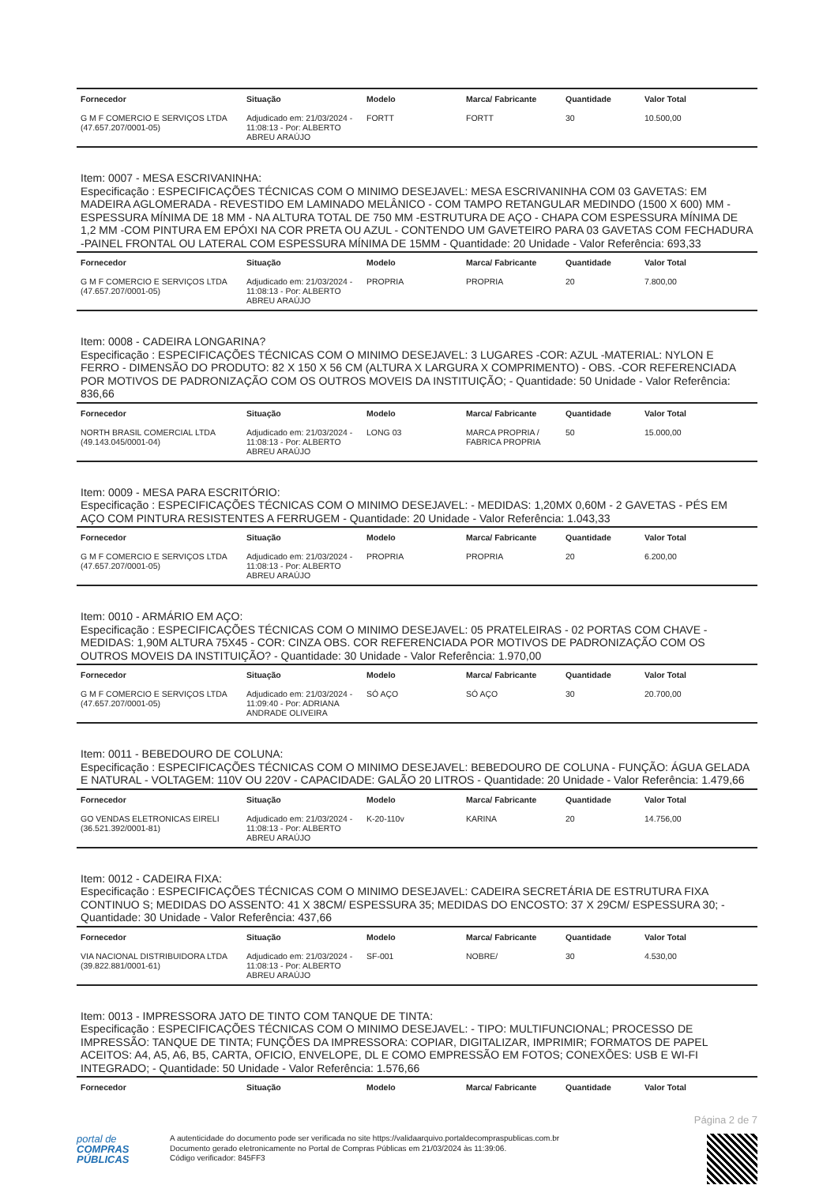| Fornecedor | Situação | Modelo | Marca/ Fabricante | Quantidade | Valor Total |
| --- | --- | --- | --- | --- | --- |
| G M F COMERCIO E SERVIÇOS LTDA (47.657.207/0001-05) | Adjudicado em: 21/03/2024 - 11:08:13 - Por: ALBERTO ABREU ARAÚJO | FORTT | FORTT | 30 | 10.500,00 |
Item: 0007 - MESA ESCRIVANINHA:
Especificação : ESPECIFICAÇÕES TÉCNICAS COM O MINIMO DESEJAVEL: MESA ESCRIVANINHA COM 03 GAVETAS: EM MADEIRA AGLOMERADA - REVESTIDO EM LAMINADO MELÂNICO - COM TAMPO RETANGULAR MEDINDO (1500 X 600) MM - ESPESSURA MÍNIMA DE 18 MM - NA ALTURA TOTAL DE 750 MM -ESTRUTURA DE AÇO - CHAPA COM ESPESSURA MÍNIMA DE 1,2 MM -COM PINTURA EM EPÓXI NA COR PRETA OU AZUL - CONTENDO UM GAVETEIRO PARA 03 GAVETAS COM FECHADURA -PAINEL FRONTAL OU LATERAL COM ESPESSURA MÍNIMA DE 15MM - Quantidade: 20 Unidade - Valor Referência: 693,33
| Fornecedor | Situação | Modelo | Marca/ Fabricante | Quantidade | Valor Total |
| --- | --- | --- | --- | --- | --- |
| G M F COMERCIO E SERVIÇOS LTDA (47.657.207/0001-05) | Adjudicado em: 21/03/2024 - 11:08:13 - Por: ALBERTO ABREU ARAÚJO | PROPRIA | PROPRIA | 20 | 7.800,00 |
Item: 0008 - CADEIRA LONGARINA?
Especificação : ESPECIFICAÇÕES TÉCNICAS COM O MINIMO DESEJAVEL: 3 LUGARES -COR: AZUL -MATERIAL: NYLON E FERRO - DIMENSÃO DO PRODUTO: 82 X 150 X 56 CM (ALTURA X LARGURA X COMPRIMENTO) - OBS. -COR REFERENCIADA POR MOTIVOS DE PADRONIZAÇÃO COM OS OUTROS MOVEIS DA INSTITUIÇÃO; - Quantidade: 50 Unidade - Valor Referência: 836,66
| Fornecedor | Situação | Modelo | Marca/ Fabricante | Quantidade | Valor Total |
| --- | --- | --- | --- | --- | --- |
| NORTH BRASIL COMERCIAL LTDA (49.143.045/0001-04) | Adjudicado em: 21/03/2024 - 11:08:13 - Por: ALBERTO ABREU ARAÚJO | LONG 03 | MARCA PROPRIA / FABRICA PROPRIA | 50 | 15.000,00 |
Item: 0009 - MESA PARA ESCRITÓRIO:
Especificação : ESPECIFICAÇÕES TÉCNICAS COM O MINIMO DESEJAVEL: - MEDIDAS: 1,20MX 0,60M - 2 GAVETAS - PÉS EM AÇO COM PINTURA RESISTENTES A FERRUGEM - Quantidade: 20 Unidade - Valor Referência: 1.043,33
| Fornecedor | Situação | Modelo | Marca/ Fabricante | Quantidade | Valor Total |
| --- | --- | --- | --- | --- | --- |
| G M F COMERCIO E SERVIÇOS LTDA (47.657.207/0001-05) | Adjudicado em: 21/03/2024 - 11:08:13 - Por: ALBERTO ABREU ARAÚJO | PROPRIA | PROPRIA | 20 | 6.200,00 |
Item: 0010 - ARMÁRIO EM AÇO:
Especificação : ESPECIFICAÇÕES TÉCNICAS COM O MINIMO DESEJAVEL: 05 PRATELEIRAS - 02 PORTAS COM CHAVE - MEDIDAS: 1,90M ALTURA 75X45 - COR: CINZA OBS. COR REFERENCIADA POR MOTIVOS DE PADRONIZAÇÃO COM OS OUTROS MOVEIS DA INSTITUIÇÃO? - Quantidade: 30 Unidade - Valor Referência: 1.970,00
| Fornecedor | Situação | Modelo | Marca/ Fabricante | Quantidade | Valor Total |
| --- | --- | --- | --- | --- | --- |
| G M F COMERCIO E SERVIÇOS LTDA (47.657.207/0001-05) | Adjudicado em: 21/03/2024 - 11:09:40 - Por: ADRIANA ANDRADE OLIVEIRA | SÓ AÇO | SÓ AÇO | 30 | 20.700,00 |
Item: 0011 - BEBEDOURO DE COLUNA:
Especificação : ESPECIFICAÇÕES TÉCNICAS COM O MINIMO DESEJAVEL: BEBEDOURO DE COLUNA - FUNÇÃO: ÁGUA GELADA E NATURAL - VOLTAGEM: 110V OU 220V - CAPACIDADE: GALÃO 20 LITROS - Quantidade: 20 Unidade - Valor Referência: 1.479,66
| Fornecedor | Situação | Modelo | Marca/ Fabricante | Quantidade | Valor Total |
| --- | --- | --- | --- | --- | --- |
| GO VENDAS ELETRONICAS EIRELI (36.521.392/0001-81) | Adjudicado em: 21/03/2024 - 11:08:13 - Por: ALBERTO ABREU ARAÚJO | K-20-110v | KARINA | 20 | 14.756,00 |
Item: 0012 - CADEIRA FIXA:
Especificação : ESPECIFICAÇÕES TÉCNICAS COM O MINIMO DESEJAVEL: CADEIRA SECRETÁRIA DE ESTRUTURA FIXA CONTINUO S; MEDIDAS DO ASSENTO: 41 X 38CM/ ESPESSURA 35; MEDIDAS DO ENCOSTO: 37 X 29CM/ ESPESSURA 30; - Quantidade: 30 Unidade - Valor Referência: 437,66
| Fornecedor | Situação | Modelo | Marca/ Fabricante | Quantidade | Valor Total |
| --- | --- | --- | --- | --- | --- |
| VIA NACIONAL DISTRIBUIDORA LTDA (39.822.881/0001-61) | Adjudicado em: 21/03/2024 - 11:08:13 - Por: ALBERTO ABREU ARAÚJO | SF-001 | NOBRE/ | 30 | 4.530,00 |
Item: 0013 - IMPRESSORA JATO DE TINTO COM TANQUE DE TINTA:
Especificação : ESPECIFICAÇÕES TÉCNICAS COM O MINIMO DESEJAVEL: - TIPO: MULTIFUNCIONAL; PROCESSO DE IMPRESSÃO: TANQUE DE TINTA; FUNÇÕES DA IMPRESSORA: COPIAR, DIGITALIZAR, IMPRIMIR; FORMATOS DE PAPEL ACEITOS: A4, A5, A6, B5, CARTA, OFICIO, ENVELOPE, DL E COMO EMPRESSÃO EM FOTOS; CONEXÕES: USB E WI-FI INTEGRADO; - Quantidade: 50 Unidade - Valor Referência: 1.576,66
| Fornecedor | Situação | Modelo | Marca/ Fabricante | Quantidade | Valor Total |
| --- | --- | --- | --- | --- | --- |
Página 2 de 7
portal de
COMPRAS
PÚBLICAS
A autenticidade do documento pode ser verificada no site https://validaarquivo.portaldecompraspublicas.com.br
Documento gerado eletronicamente no Portal de Compras Públicas em 21/03/2024 às 11:39:06.
Código verificador: 845FF3